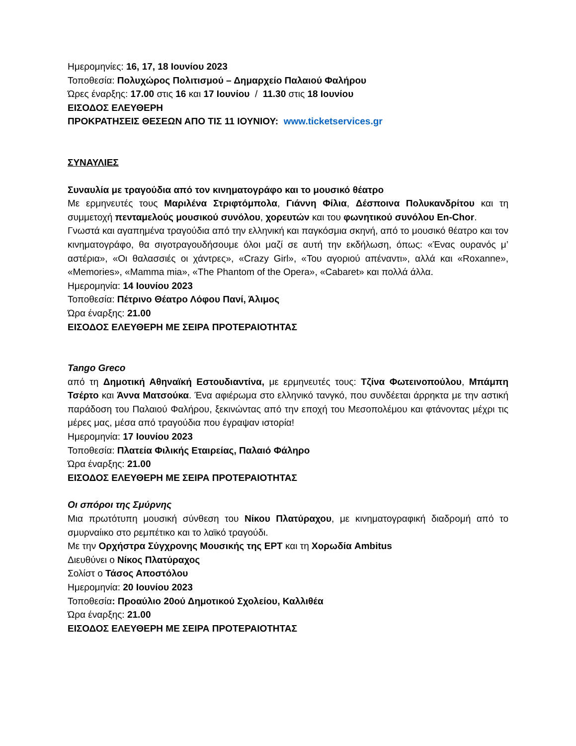Ημερομηνίες: 16, 17, 18 Ιουνίου 2023
Τοποθεσία: Πολυχώρος Πολιτισμού – Δημαρχείο Παλαιού Φαλήρου
Ώρες έναρξης: 17.00 στις 16 και 17 Ιουνίου / 11.30 στις 18 Ιουνίου
ΕΙΣΟΔΟΣ ΕΛΕΥΘΕΡΗ
ΠΡΟΚΡΑΤΗΣΕΙΣ ΘΕΣΕΩΝ ΑΠΟ ΤΙΣ 11 ΙΟΥΝΙΟΥ: www.ticketservices.gr
ΣΥΝΑΥΛΙΕΣ
Συναυλία με τραγούδια από τον κινηματογράφο και το μουσικό θέατρο
Με ερμηνευτές τους Μαριλένα Στριφτόμπολα, Γιάννη Φίλια, Δέσποινα Πολυκανδρίτου και τη συμμετοχή πενταμελούς μουσικού συνόλου, χορευτών και του φωνητικού συνόλου En-Chor.
Γνωστά και αγαπημένα τραγούδια από την ελληνική και παγκόσμια σκηνή, από το μουσικό θέατρο και τον κινηματογράφο, θα σιγοτραγουδήσουμε όλοι μαζί σε αυτή την εκδήλωση, όπως: «Ένας ουρανός μ’ αστέρια», «Οι θαλασσιές οι χάντρες», «Crazy Girl», «Του αγοριού απέναντι», αλλά και «Roxanne», «Memories», «Mamma mia», «The Phantom of the Opera», «Cabaret» και πολλά άλλα.
Ημερομηνία: 14 Ιουνίου 2023
Τοποθεσία: Πέτρινο Θέατρο Λόφου Πανί, Άλιμος
Ώρα έναρξης: 21.00
ΕΙΣΟΔΟΣ ΕΛΕΥΘΕΡΗ ΜΕ ΣΕΙΡΑ ΠΡΟΤΕΡΑΙΟΤΗΤΑΣ
Tango Greco
από τη Δημοτική Αθηναϊκή Εστουδιαντίνα, με ερμηνευτές τους: Τζίνα Φωτεινοπούλου, Μπάμπη Τσέρτο και Άννα Ματσούκα. Ένα αφιέρωμα στο ελληνικό τανγκό, που συνδέεται άρρηκτα με την αστική παράδοση του Παλαιού Φαλήρου, ξεκινώντας από την εποχή του Μεσοπολέμου και φτάνοντας μέχρι τις μέρες μας, μέσα από τραγούδια που έγραψαν ιστορία!
Ημερομηνία: 17 Ιουνίου 2023
Τοποθεσία: Πλατεία Φιλικής Εταιρείας, Παλαιό Φάληρο
Ώρα έναρξης: 21.00
ΕΙΣΟΔΟΣ ΕΛΕΥΘΕΡΗ ΜΕ ΣΕΙΡΑ ΠΡΟΤΕΡΑΙΟΤΗΤΑΣ
Οι σπόροι της Σμύρνης
Μια πρωτότυπη μουσική σύνθεση του Νίκου Πλατύραχου, με κινηματογραφική διαδρομή από το σμυρναίικο στο ρεμπέτικο και το λαϊκό τραγούδι.
Με την Ορχήστρα Σύγχρονης Μουσικής της ΕΡΤ και τη Χορωδία Ambitus
Διευθύνει ο Νίκος Πλατύραχος
Σολίστ ο Τάσος Αποστόλου
Ημερομηνία: 20 Ιουνίου 2023
Τοποθεσία: Προαύλιο 20ού Δημοτικού Σχολείου, Καλλιθέα
Ώρα έναρξης: 21.00
ΕΙΣΟΔΟΣ ΕΛΕΥΘΕΡΗ ΜΕ ΣΕΙΡΑ ΠΡΟΤΕΡΑΙΟΤΗΤΑΣ